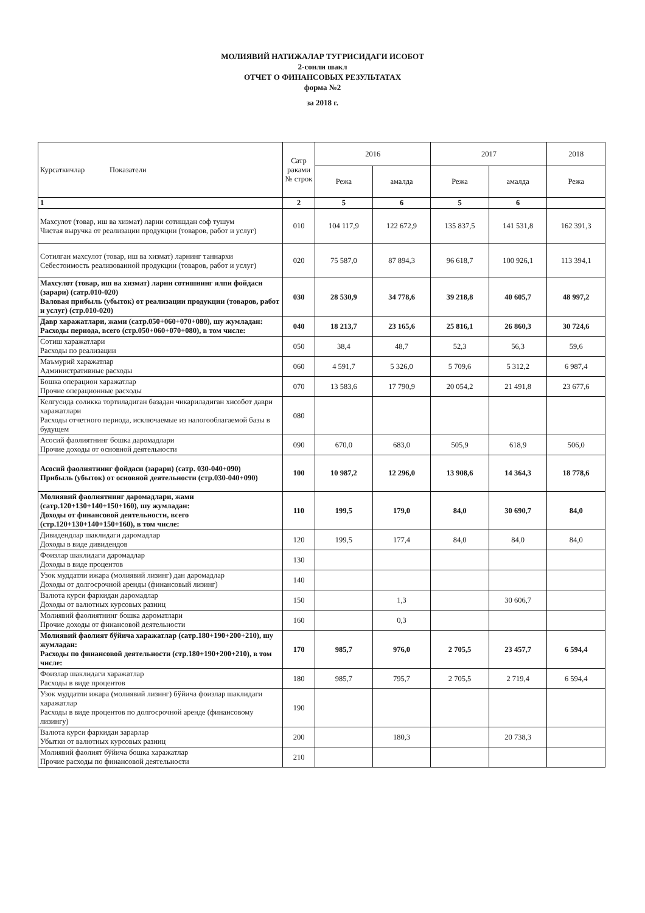МОЛИЯВИЙ НАТИЖАЛАР ТУГРИСИДАГИ ИСОБОТ
2-сонли шакл
ОТЧЕТ О ФИНАНСОВЫХ РЕЗУЛЬТАТАХ
форма №2
за 2018 г.
| Курсаткичлар Показатели | Сатр раками № строк | 2016 | | 2017 | | 2018 |
| --- | --- | --- | --- | --- | --- | --- |
| | | Режа | амалда | Режа | амалда | Режа |
| 1 | 2 | 5 | 6 | 5 | 6 | |
| Махсулот (товар, иш ва хизмат) ларни сотишдан соф тушум Чистая выручка от реализации продукции (товаров, работ и услуг) | 010 | 104 117,9 | 122 672,9 | 135 837,5 | 141 531,8 | 162 391,3 |
| Сотилган махсулот (товар, иш ва хизмат) ларнинг таннархи Себестоимость реализованной продукции (товаров, работ и услуг) | 020 | 75 587,0 | 87 894,3 | 96 618,7 | 100 926,1 | 113 394,1 |
| Махсулот (товар, иш ва хизмат) ларни сотишнинг ялпи фойдаси (зарари) (сатр.010-020) Валовая прибыль (убыток) от реализации продукции (товаров, работ и услуг) (стр.010-020) | 030 | 28 530,9 | 34 778,6 | 39 218,8 | 40 605,7 | 48 997,2 |
| Давр харажатлари, жами (сатр.050+060+070+080), шу жумладан: Расходы периода, всего (стр.050+060+070+080), в том числе: | 040 | 18 213,7 | 23 165,6 | 25 816,1 | 26 860,3 | 30 724,6 |
| Сотиш харажатлари Расходы по реализации | 050 | 38,4 | 48,7 | 52,3 | 56,3 | 59,6 |
| Маъмурий харажатлар Административные расходы | 060 | 4 591,7 | 5 326,0 | 5 709,6 | 5 312,2 | 6 987,4 |
| Бошка операцион харажатлар Прочие операционные расходы | 070 | 13 583,6 | 17 790,9 | 20 054,2 | 21 491,8 | 23 677,6 |
| Келгусида соликка тортиладиган базадан чикариладиган хисобот даври харажатлари Расходы отчетного периода, исключаемые из налогооблагаемой базы в будущем | 080 | | | | | |
| Асосий фаолиятнинг бошка даромадлари Прочие доходы от основной деятельности | 090 | 670,0 | 683,0 | 505,9 | 618,9 | 506,0 |
| Асосий фаолиятнинг фойдаси (зарари) (сатр. 030-040+090) Прибыль (убыток) от основной деятельности (стр.030-040+090) | 100 | 10 987,2 | 12 296,0 | 13 908,6 | 14 364,3 | 18 778,6 |
| Молиявий фаолиятнинг даромадлари, жами (сатр.120+130+140+150+160), шу жумладан: Доходы от финансовой деятельности, всего (стр.120+130+140+150+160), в том числе: | 110 | 199,5 | 179,0 | 84,0 | 30 690,7 | 84,0 |
| Дивидендлар шаклидаги даромадлар Доходы в виде дивидендов | 120 | 199,5 | 177,4 | 84,0 | 84,0 | 84,0 |
| Фоизлар шаклидаги даромадлар Доходы в виде процентов | 130 | | | | | |
| Узок муддатли ижара (молиявий лизинг) дан даромадлар Доходы от долгосрочной аренды (финансовый лизинг) | 140 | | | | | |
| Валюта курси фаркидан даромадлар Доходы от валютных курсовых разниц | 150 | | 1,3 | | 30 606,7 | |
| Молиявий фаолиятнинг бошка дароматлари Прочие доходы от финансовой деятельности | 160 | | 0,3 | | | |
| Молиявий фаолият бўйича харажатлар (сатр.180+190+200+210), шу жумладан: Расходы по финансовой деятельности (стр.180+190+200+210), в том числе: | 170 | 985,7 | 976,0 | 2 705,5 | 23 457,7 | 6 594,4 |
| Фоизлар шаклидаги харажатлар Расходы в виде процентов | 180 | 985,7 | 795,7 | 2 705,5 | 2 719,4 | 6 594,4 |
| Узок муддатли ижара (молиявий лизинг) бўйича фоизлар шаклидаги харажатлар Расходы в виде процентов по долгосрочной аренде (финансовому лизингу) | 190 | | | | | |
| Валюта курси фаркидан зарарлар Убытки от валютных курсовых разниц | 200 | | 180,3 | | 20 738,3 | |
| Молиявий фаолият бўйича бошка харажатлар Прочие расходы по финансовой деятельности | 210 | | | | | |